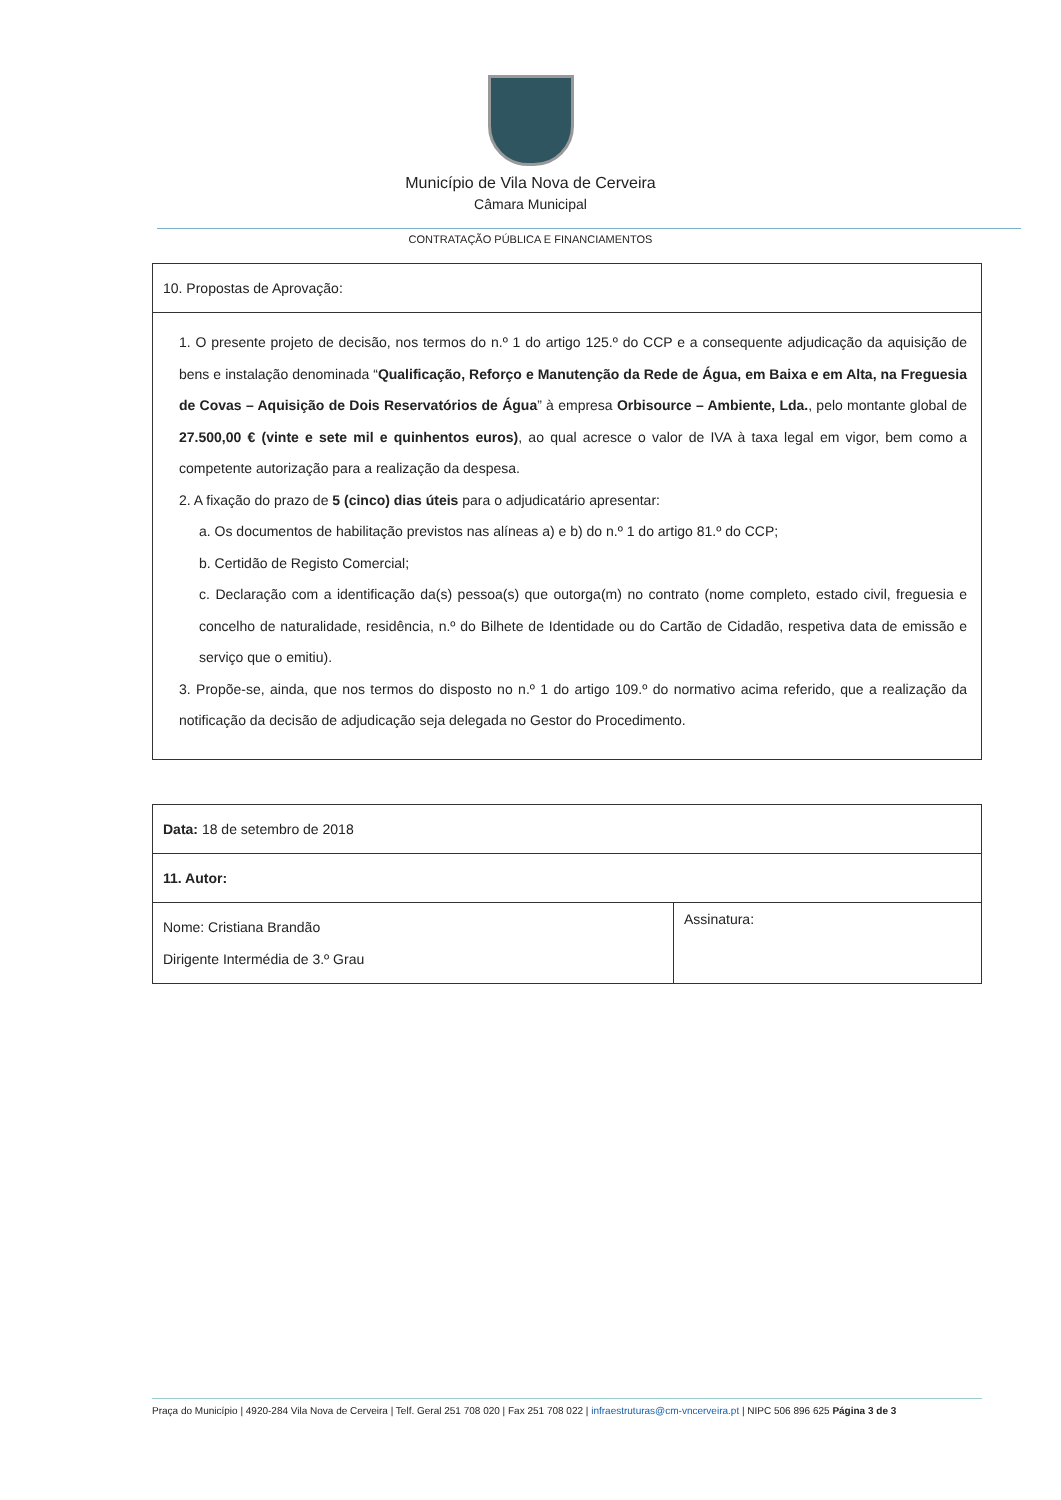Município de Vila Nova de Cerveira
Câmara Municipal
CONTRATAÇÃO PÚBLICA E FINANCIAMENTOS
| 10. Propostas de Aprovação: |
| 1. O presente projeto de decisão, nos termos do n.º 1 do artigo 125.º do CCP e a consequente adjudicação da aquisição de bens e instalação denominada “ Qualificação, Reforço e Manutenção da Rede de Água, em Baixa e em Alta, na Freguesia de Covas – Aquisição de Dois Reservatórios de Água ” à empresa Orbisource – Ambiente, Lda. , pelo montante global de 27.500,00 € (vinte e sete mil e quinhentos euros) , ao qual acresce o valor de IVA à taxa legal em vigor, bem como a competente autorização para a realização da despesa. 2. A fixação do prazo de 5 (cinco) dias úteis para o adjudicatário apresentar: a. Os documentos de habilitação previstos nas alíneas a) e b) do n.º 1 do artigo 81.º do CCP; b. Certidão de Registo Comercial; c. Declaração com a identificação da(s) pessoa(s) que outorga(m) no contrato (nome completo, estado civil, freguesia e concelho de naturalidade, residência, n.º do Bilhete de Identidade ou do Cartão de Cidadão, respetiva data de emissão e serviço que o emitiu). 3. Propõe-se, ainda, que nos termos do disposto no n.º 1 do artigo 109.º do normativo acima referido, que a realização da notificação da decisão de adjudicação seja delegada no Gestor do Procedimento. |
| Data: 18 de setembro de 2018 | |
| 11. Autor: | |
| Nome: Cristiana Brandão Dirigente Intermédia de 3.º Grau | Assinatura: |
Praça do Município | 4920-284 Vila Nova de Cerveira | Telf. Geral 251 708 020 | Fax 251 708 022 | infraestruturas@cm-vncerveira.pt | NIPC 506 896 625 Página 3 de 3